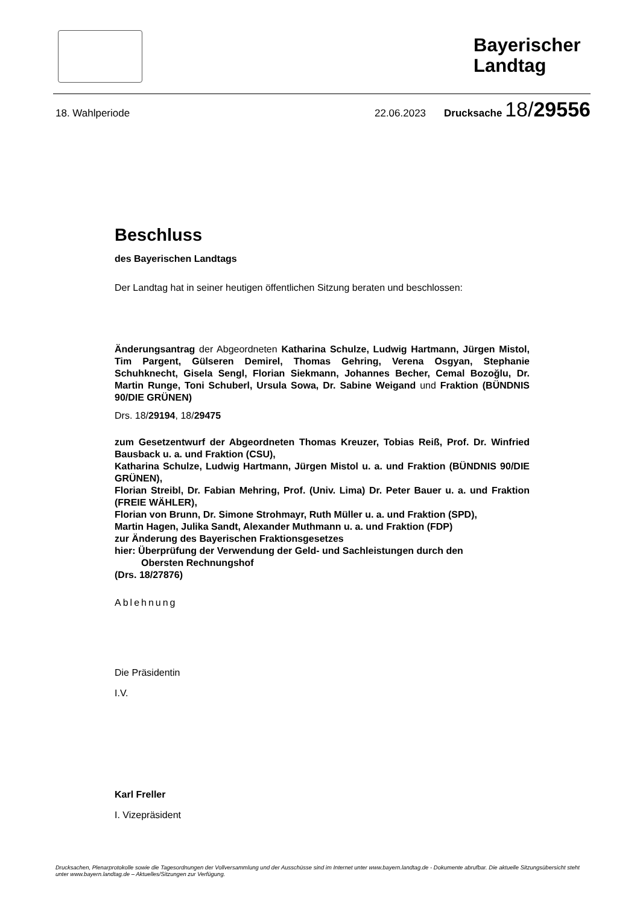Bayerischer
Landtag
18. Wahlperiode 22.06.2023 Drucksache 18/29556
Beschluss
des Bayerischen Landtags
Der Landtag hat in seiner heutigen öffentlichen Sitzung beraten und beschlossen:
Änderungsantrag der Abgeordneten Katharina Schulze, Ludwig Hartmann, Jürgen Mistol, Tim Pargent, Gülseren Demirel, Thomas Gehring, Verena Osgyan, Stephanie Schuhknecht, Gisela Sengl, Florian Siekmann, Johannes Becher, Cemal Bozoğlu, Dr. Martin Runge, Toni Schuberl, Ursula Sowa, Dr. Sabine Weigand und Fraktion (BÜNDNIS 90/DIE GRÜNEN)
Drs. 18/29194, 18/29475
zum Gesetzentwurf der Abgeordneten Thomas Kreuzer, Tobias Reiß, Prof. Dr. Winfried Bausback u. a. und Fraktion (CSU),
Katharina Schulze, Ludwig Hartmann, Jürgen Mistol u. a. und Fraktion (BÜNDNIS 90/DIE GRÜNEN),
Florian Streibl, Dr. Fabian Mehring, Prof. (Univ. Lima) Dr. Peter Bauer u. a. und Fraktion (FREIE WÄHLER),
Florian von Brunn, Dr. Simone Strohmayr, Ruth Müller u. a. und Fraktion (SPD),
Martin Hagen, Julika Sandt, Alexander Muthmann u. a. und Fraktion (FDP)
zur Änderung des Bayerischen Fraktionsgesetzes
hier: Überprüfung der Verwendung der Geld- und Sachleistungen durch den
Obersten Rechnungshof
(Drs. 18/27876)
Ablehnung
Die Präsidentin
I.V.
Karl Freller
I. Vizepräsident
Drucksachen, Plenarprotokolle sowie die Tagesordnungen der Vollversammlung und der Ausschüsse sind im Internet unter www.bayern.landtag.de - Dokumente abrufbar. Die aktuelle Sitzungsübersicht steht unter www.bayern.landtag.de – Aktuelles/Sitzungen zur Verfügung.